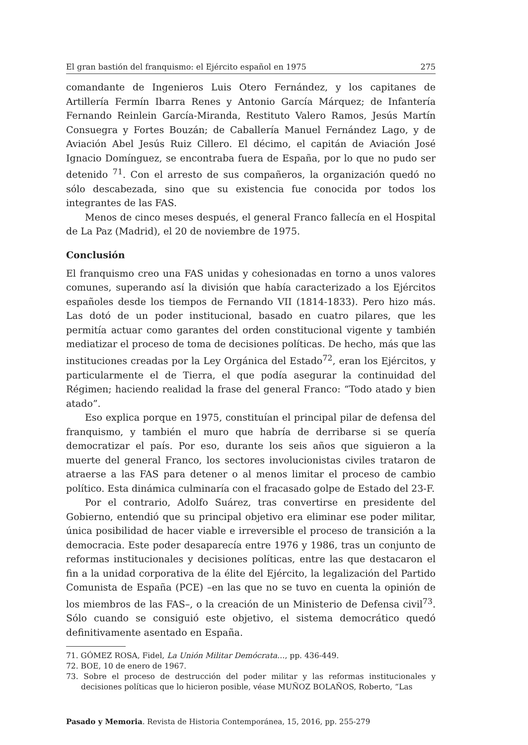El gran bastión del franquismo: el Ejército español en 1975 275
comandante de Ingenieros Luis Otero Fernández, y los capitanes de Artillería Fermín Ibarra Renes y Antonio García Márquez; de Infantería Fernando Reinlein García-Miranda, Restituto Valero Ramos, Jesús Martín Consuegra y Fortes Bouzán; de Caballería Manuel Fernández Lago, y de Aviación Abel Jesús Ruiz Cillero. El décimo, el capitán de Aviación José Ignacio Domínguez, se encontraba fuera de España, por lo que no pudo ser detenido <sup>71</sup>. Con el arresto de sus compañeros, la organización quedó no sólo descabezada, sino que su existencia fue conocida por todos los integrantes de las FAS.
Menos de cinco meses después, el general Franco fallecía en el Hospital de La Paz (Madrid), el 20 de noviembre de 1975.
Conclusión
El franquismo creo una FAS unidas y cohesionadas en torno a unos valores comunes, superando así la división que había caracterizado a los Ejércitos españoles desde los tiempos de Fernando VII (1814-1833). Pero hizo más. Las dotó de un poder institucional, basado en cuatro pilares, que les permitía actuar como garantes del orden constitucional vigente y también mediatizar el proceso de toma de decisiones políticas. De hecho, más que las instituciones creadas por la Ley Orgánica del Estado<sup>72</sup>, eran los Ejércitos, y particularmente el de Tierra, el que podía asegurar la continuidad del Régimen; haciendo realidad la frase del general Franco: “Todo atado y bien atado”.
Eso explica porque en 1975, constituían el principal pilar de defensa del franquismo, y también el muro que habría de derribarse si se quería democratizar el país. Por eso, durante los seis años que siguieron a la muerte del general Franco, los sectores involucionistas civiles trataron de atraerse a las FAS para detener o al menos limitar el proceso de cambio político. Esta dinámica culminaría con el fracasado golpe de Estado del 23-F.
Por el contrario, Adolfo Suárez, tras convertirse en presidente del Gobierno, entendió que su principal objetivo era eliminar ese poder militar, única posibilidad de hacer viable e irreversible el proceso de transición a la democracia. Este poder desaparecía entre 1976 y 1986, tras un conjunto de reformas institucionales y decisiones políticas, entre las que destacaron el fin a la unidad corporativa de la élite del Ejército, la legalización del Partido Comunista de España (PCE) –en las que no se tuvo en cuenta la opinión de los miembros de las FAS–, o la creación de un Ministerio de Defensa civil<sup>73</sup>. Sólo cuando se consiguió este objetivo, el sistema democrático quedó definitivamente asentado en España.
71. GÓMEZ ROSA, Fidel, La Unión Militar Demócrata…, pp. 436-449.
72. BOE, 10 de enero de 1967.
73. Sobre el proceso de destrucción del poder militar y las reformas institucionales y decisiones políticas que lo hicieron posible, véase MUÑOZ BOLAÑOS, Roberto, “Las
Pasado y Memoria. Revista de Historia Contemporánea, 15, 2016, pp. 255-279